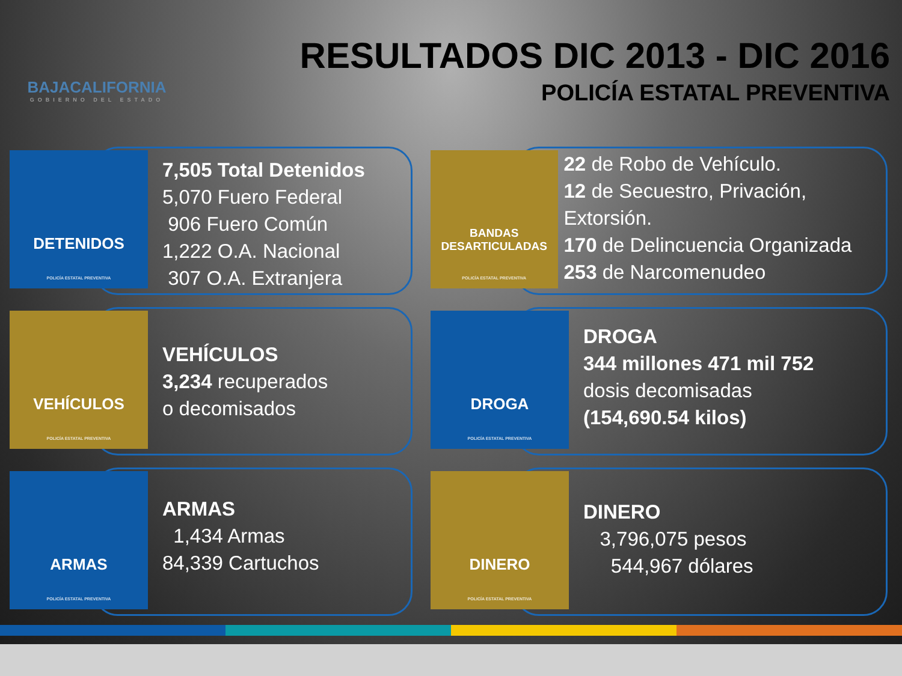BAJACALIFORNIA
GOBIERNO DEL ESTADO
RESULTADOS DIC 2013 - DIC 2016
POLICÍA ESTATAL PREVENTIVA
DETENIDOS
POLICÍA ESTATAL PREVENTIVA
7,505 Total Detenidos
5,070 Fuero Federal
906 Fuero Común
1,222 O.A. Nacional
307 O.A. Extranjera
BANDAS DESARTICULADAS
POLICÍA ESTATAL PREVENTIVA
22 de Robo de Vehículo.
12 de Secuestro, Privación, Extorsión.
170 de Delincuencia Organizada
253 de Narcomenudeo
VEHÍCULOS
POLICÍA ESTATAL PREVENTIVA
VEHÍCULOS
3,234 recuperados
o decomisados
DROGA
POLICÍA ESTATAL PREVENTIVA
DROGA
344 millones 471 mil 752
dosis decomisadas
(154,690.54 kilos)
ARMAS
POLICÍA ESTATAL PREVENTIVA
ARMAS
1,434 Armas
84,339 Cartuchos
DINERO
POLICÍA ESTATAL PREVENTIVA
DINERO
3,796,075 pesos
544,967 dólares